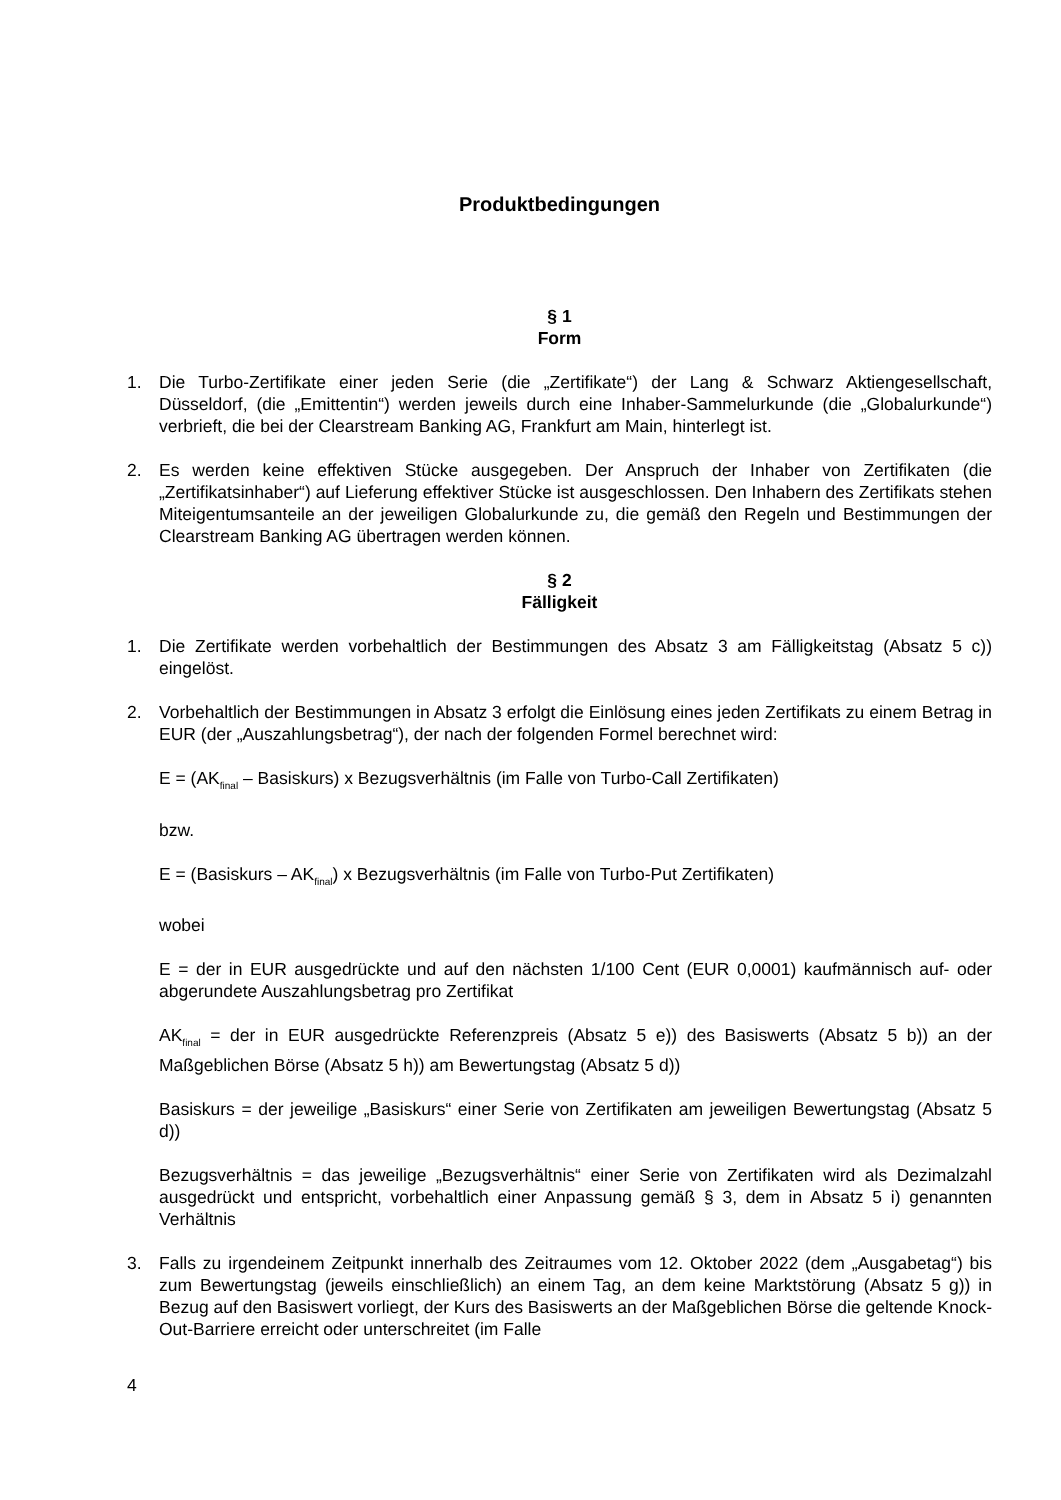Produktbedingungen
§ 1
Form
1. Die Turbo-Zertifikate einer jeden Serie (die „Zertifikate“) der Lang & Schwarz Aktiengesellschaft, Düsseldorf, (die „Emittentin“) werden jeweils durch eine Inhaber-Sammelurkunde (die „Globalurkunde“) verbrieft, die bei der Clearstream Banking AG, Frankfurt am Main, hinterlegt ist.
2. Es werden keine effektiven Stücke ausgegeben. Der Anspruch der Inhaber von Zertifikaten (die „Zertifikatsinhaber“) auf Lieferung effektiver Stücke ist ausgeschlossen. Den Inhabern des Zertifikats stehen Miteigentumsanteile an der jeweiligen Globalurkunde zu, die gemäß den Regeln und Bestimmungen der Clearstream Banking AG übertragen werden können.
§ 2
Fälligkeit
1. Die Zertifikate werden vorbehaltlich der Bestimmungen des Absatz 3 am Fälligkeitstag (Absatz 5 c)) eingelöst.
2. Vorbehaltlich der Bestimmungen in Absatz 3 erfolgt die Einlösung eines jeden Zertifikats zu einem Betrag in EUR (der „Auszahlungsbetrag“), der nach der folgenden Formel berechnet wird:
E = (AK<sub>final</sub> – Basiskurs) x Bezugsverhältnis (im Falle von Turbo-Call Zertifikaten)
bzw.
E = (Basiskurs – AK<sub>final</sub>) x Bezugsverhältnis (im Falle von Turbo-Put Zertifikaten)
wobei
E = der in EUR ausgedrückte und auf den nächsten 1/100 Cent (EUR 0,0001) kaufmännisch auf- oder abgerundete Auszahlungsbetrag pro Zertifikat
AK<sub>final</sub> = der in EUR ausgedrückte Referenzpreis (Absatz 5 e)) des Basiswerts (Absatz 5 b)) an der Maßgeblichen Börse (Absatz 5 h)) am Bewertungstag (Absatz 5 d))
Basiskurs = der jeweilige „Basiskurs“ einer Serie von Zertifikaten am jeweiligen Bewertungstag (Absatz 5 d))
Bezugsverhältnis = das jeweilige „Bezugsverhältnis“ einer Serie von Zertifikaten wird als Dezimalzahl ausgedrückt und entspricht, vorbehaltlich einer Anpassung gemäß § 3, dem in Absatz 5 i) genannten Verhältnis
3. Falls zu irgendeinem Zeitpunkt innerhalb des Zeitraumes vom 12. Oktober 2022 (dem „Ausgabetag“) bis zum Bewertungstag (jeweils einschließlich) an einem Tag, an dem keine Marktstörung (Absatz 5 g)) in Bezug auf den Basiswert vorliegt, der Kurs des Basiswerts an der Maßgeblichen Börse die geltende Knock-Out-Barriere erreicht oder unterschreitet (im Falle
4